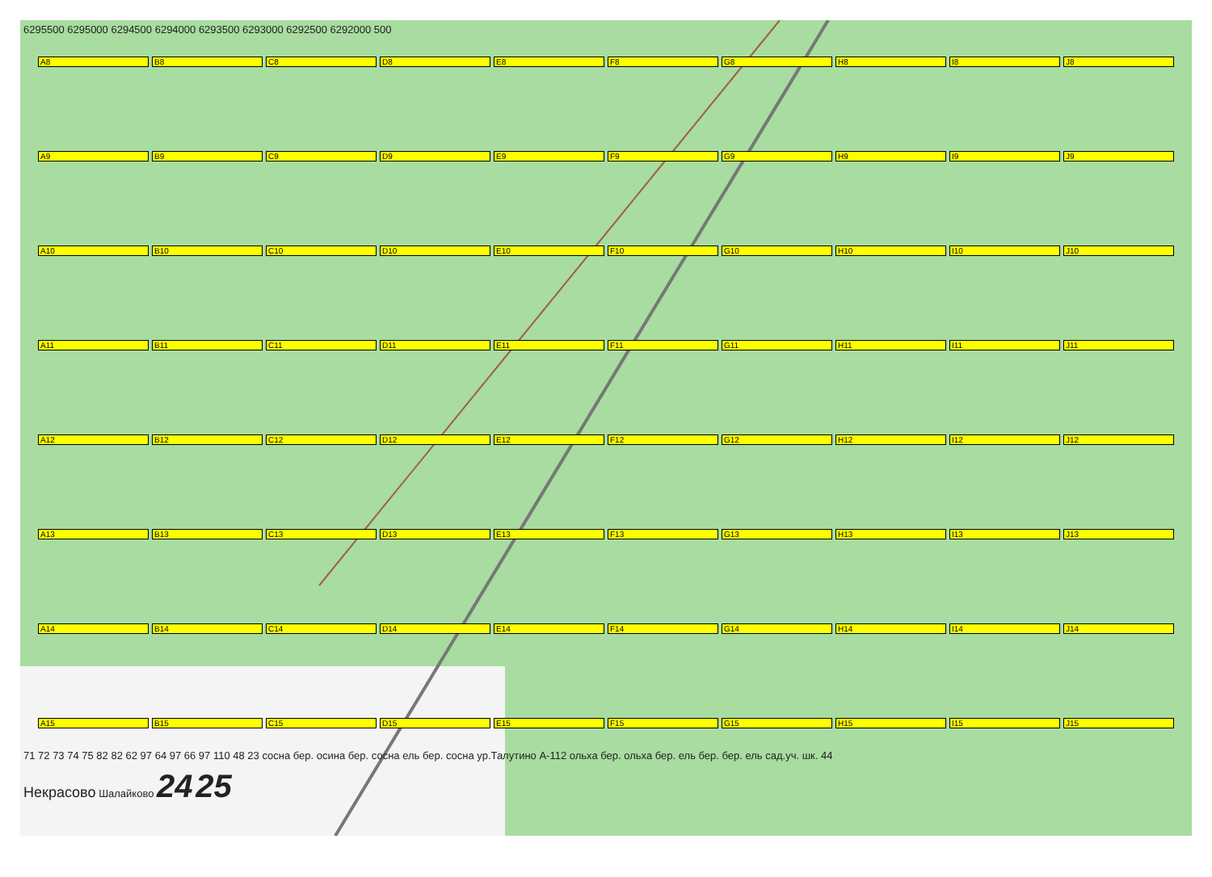6295500 6295000 6294500 6294000 6293500 6293000 6292500 6292000 500
A8 B8 C8 D8 E8 F8 G8 H8 I8 J8 A9 B9 C9 D9 E9 F9 G9 H9 I9 J9 A10 B10 C10 D10 E10 F10 G10 H10 I10 J10 A11 B11 C11 D11 E11 F11 G11 H11 I11 J11 A12 B12 C12 D12 E12 F12 G12 H12 I12 J12 A13 B13 C13 D13 E13 F13 G13 H13 I13 J13 A14 B14 C14 D14 E14 F14 G14 H14 I14 J14 A15 B15 C15 D15 E15 F15 G15 H15 I15 J15
71 72 73 74 75 82 82 62 97 64 97 66 97 110 48 23 сосна бер. осина бер. сосна ель бер. сосна ур.Талутино А-112 ольха бер. ольха бер. ель бер. бер. ель сад.уч. шк. 44
Некрасово Шалайково 24 25